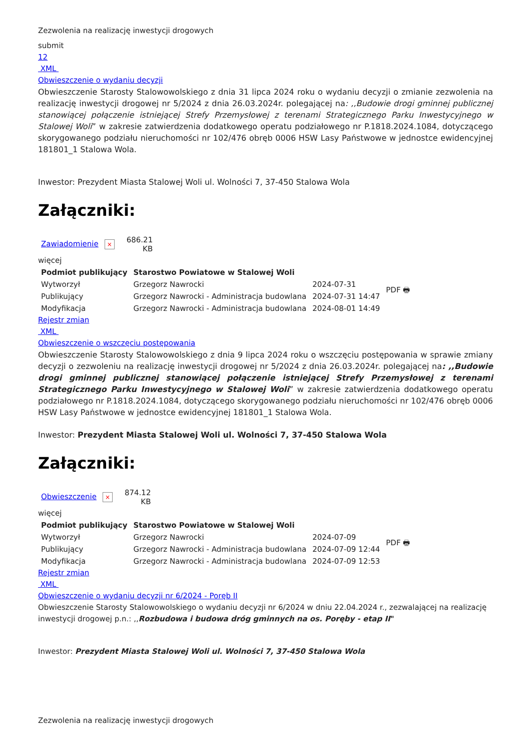Zezwolenia na realizację inwestycji drogowych
submit
12
XML
Obwieszczenie o wydaniu decyzji
Obwieszczenie Starosty Stalowowolskiego z dnia 31 lipca 2024 roku o wydaniu decyzji o zmianie zezwolenia na realizację inwestycji drogowej nr 5/2024 z dnia 26.03.2024r. polegającej na: ,,Budowie drogi gminnej publicznej stanowiącej połączenie istniejącej Strefy Przemysłowej z terenami Strategicznego Parku Inwestycyjnego w Stalowej Woli” w zakresie zatwierdzenia dodatkowego operatu podziałowego nr P.1818.2024.1084, dotyczącego skorygowanego podziału nieruchomości nr 102/476 obręb 0006 HSW Lasy Państwowe w jednostce ewidencyjnej 181801_1 Stalowa Wola.
Inwestor: Prezydent Miasta Stalowej Woli ul. Wolności 7, 37-450 Stalowa Wola
Załączniki:
| Zawiadomienie × | 686.21 KB |
więcej
| Podmiot publikujący | Starostwo Powiatowe w Stalowej Woli | | PDF 🖶 |
| Wytworzył | Grzegorz Nawrocki | 2024-07-31 | |
| Publikujący | Grzegorz Nawrocki - Administracja budowlana | 2024-07-31 14:47 | |
| Modyfikacja | Grzegorz Nawrocki - Administracja budowlana | 2024-08-01 14:49 | |
Rejestr zmian
XML
Obwieszczenie o wszczęciu postępowania
Obwieszczenie Starosty Stalowowolskiego z dnia 9 lipca 2024 roku o wszczęciu postępowania w sprawie zmiany decyzji o zezwoleniu na realizację inwestycji drogowej nr 5/2024 z dnia 26.03.2024r. polegającej na: ,,Budowie drogi gminnej publicznej stanowiącej połączenie istniejącej Strefy Przemysłowej z terenami Strategicznego Parku Inwestycyjnego w Stalowej Woli” w zakresie zatwierdzenia dodatkowego operatu podziałowego nr P.1818.2024.1084, dotyczącego skorygowanego podziału nieruchomości nr 102/476 obręb 0006 HSW Lasy Państwowe w jednostce ewidencyjnej 181801_1 Stalowa Wola.
Inwestor: Prezydent Miasta Stalowej Woli ul. Wolności 7, 37-450 Stalowa Wola
Załączniki:
| Obwieszczenie × | 874.12 KB |
więcej
| Podmiot publikujący | Starostwo Powiatowe w Stalowej Woli | | PDF 🖶 |
| Wytworzył | Grzegorz Nawrocki | 2024-07-09 | |
| Publikujący | Grzegorz Nawrocki - Administracja budowlana | 2024-07-09 12:44 | |
| Modyfikacja | Grzegorz Nawrocki - Administracja budowlana | 2024-07-09 12:53 | |
Rejestr zmian
XML
Obwieszczenie o wydaniu decyzji nr 6/2024 - Poręb II
Obwieszczenie Starosty Stalowowolskiego o wydaniu decyzji nr 6/2024 w dniu 22.04.2024 r., zezwalającej na realizację inwestycji drogowej p.n.: ,,Rozbudowa i budowa dróg gminnych na os. Poręby - etap II"
Inwestor: Prezydent Miasta Stalowej Woli ul. Wolności 7, 37-450 Stalowa Wola
Zezwolenia na realizację inwestycji drogowych